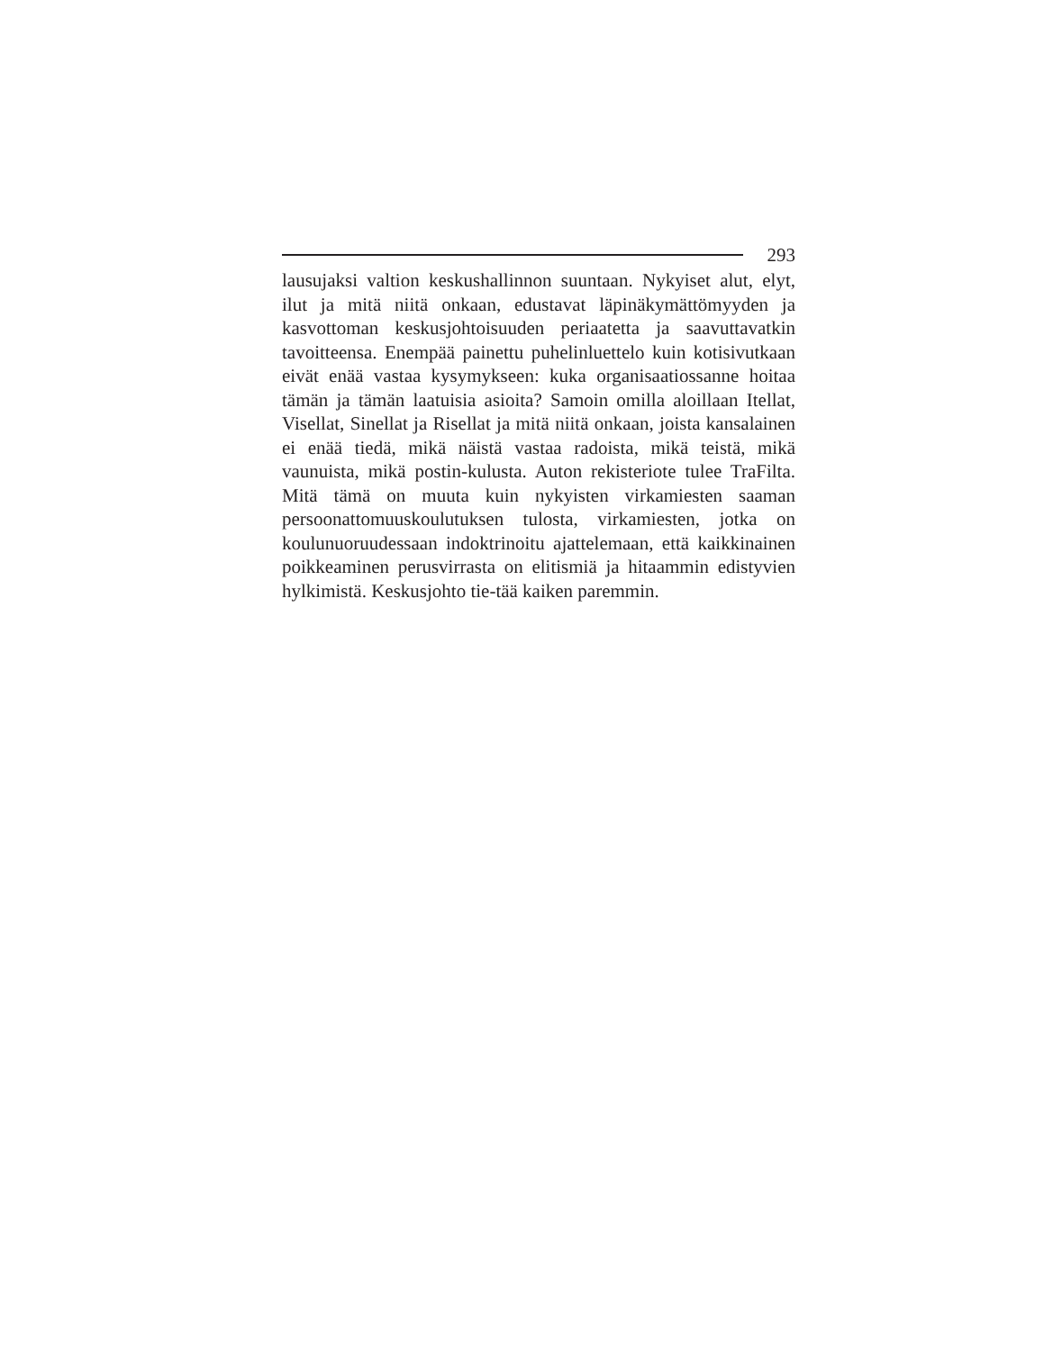293
lausujaksi valtion keskushallinnon suuntaan. Nykyiset alut, elyt, ilut ja mitä niitä onkaan, edustavat läpinäkymättömyyden ja kasvottoman keskusjohtoisuuden periaatetta ja saavuttavatkin tavoitteensa. Enempää painettu puhelinluettelo kuin kotisivutkaan eivät enää vastaa kysymykseen: kuka organisaatiossanne hoitaa tämän ja tämän laatuisia asioita? Samoin omilla aloillaan Itellat, Visellat, Sinellat ja Risellat ja mitä niitä onkaan, joista kansalainen ei enää tiedä, mikä näistä vastaa radoista, mikä teistä, mikä vaunuista, mikä postin-kulusta. Auton rekisteriote tulee TraFilta. Mitä tämä on muuta kuin nykyisten virkamiesten saaman persoonattomuuskoulutuksen tulosta, virkamiesten, jotka on koulunuoruudessaan indoktrinoitu ajattelemaan, että kaikkinainen poikkeaminen perusvirrasta on elitismiä ja hitaammin edistyvien hylkimistä. Keskusjohto tie-tää kaiken paremmin.